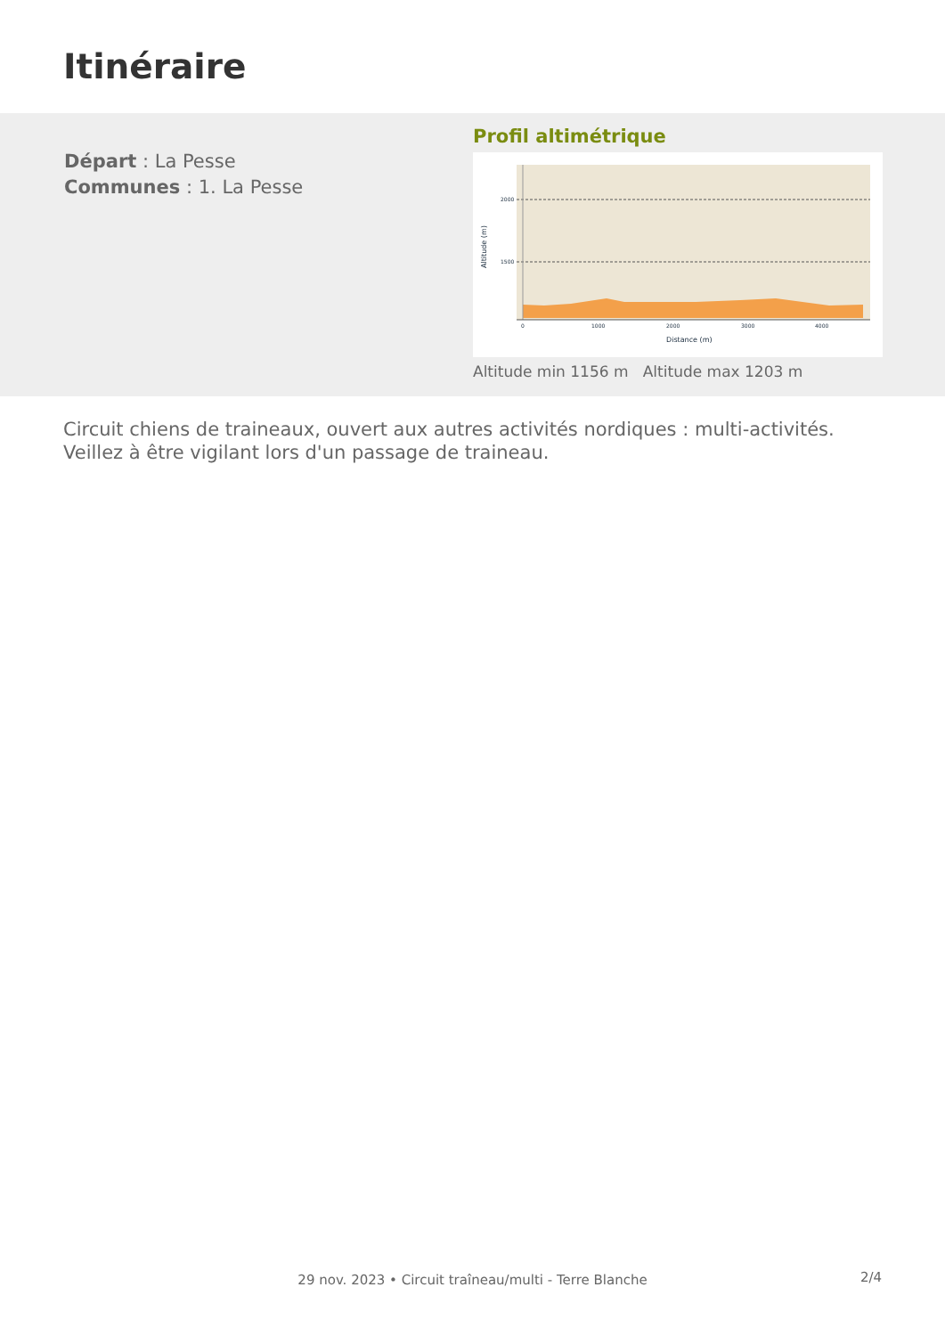Itinéraire
Départ : La Pesse
Communes : 1. La Pesse
Profil altimétrique
2000
1500
0
1000
2000
3000
4000
Distance (m)
Altitude (m)
Altitude min 1156 m Altitude max 1203 m
Circuit chiens de traineaux, ouvert aux autres activités nordiques : multi-activités. Veillez à être vigilant lors d'un passage de traineau.
2/4
29 nov. 2023 • Circuit traîneau/multi - Terre Blanche